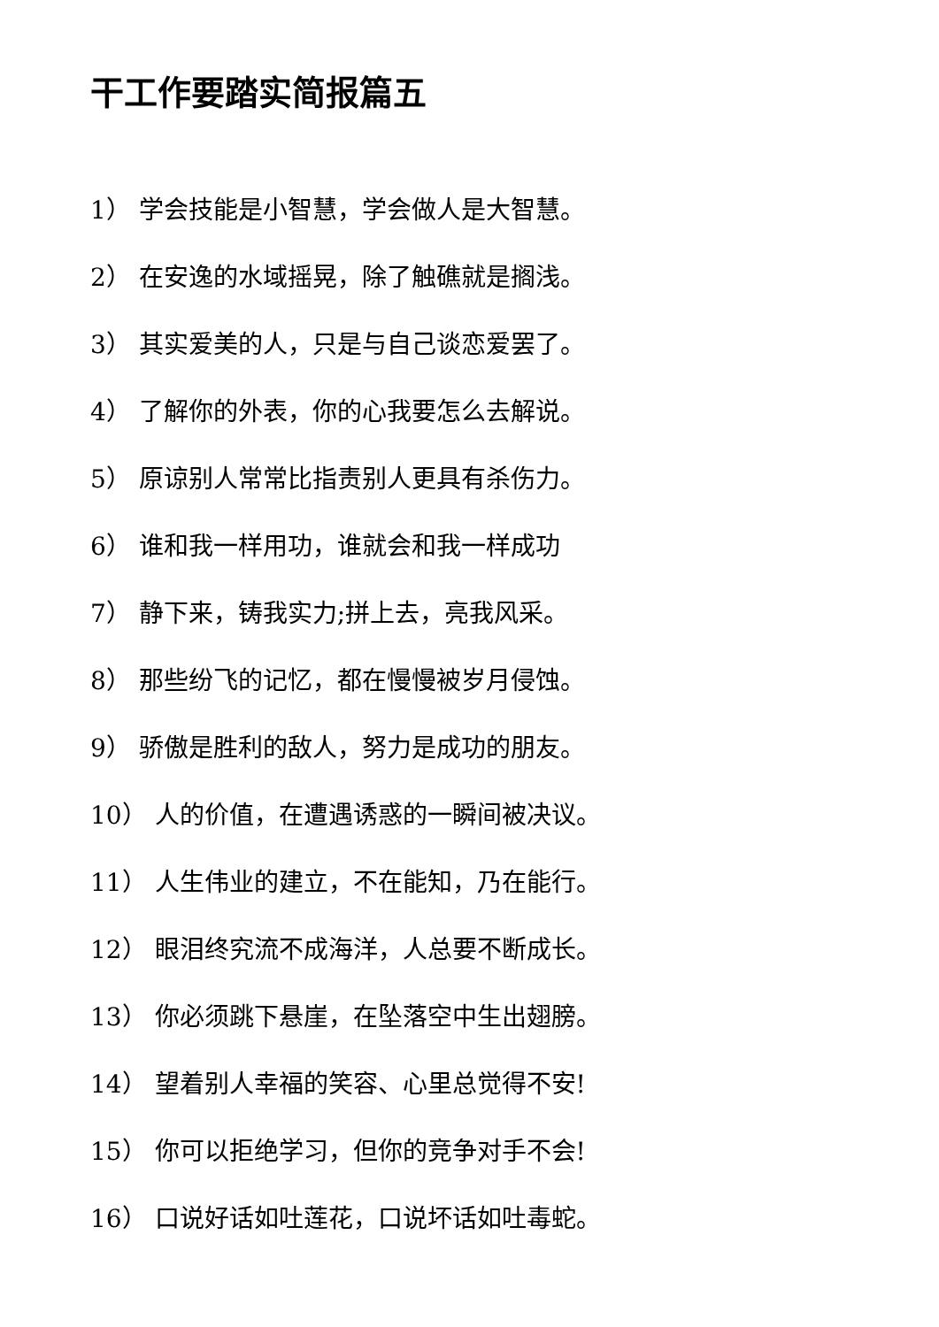干工作要踏实简报篇五
1） 学会技能是小智慧，学会做人是大智慧。
2） 在安逸的水域摇晃，除了触礁就是搁浅。
3） 其实爱美的人，只是与自己谈恋爱罢了。
4） 了解你的外表，你的心我要怎么去解说。
5） 原谅别人常常比指责别人更具有杀伤力。
6） 谁和我一样用功，谁就会和我一样成功
7） 静下来，铸我实力;拼上去，亮我风采。
8） 那些纷飞的记忆，都在慢慢被岁月侵蚀。
9） 骄傲是胜利的敌人，努力是成功的朋友。
10） 人的价值，在遭遇诱惑的一瞬间被决议。
11） 人生伟业的建立，不在能知，乃在能行。
12） 眼泪终究流不成海洋，人总要不断成长。
13） 你必须跳下悬崖，在坠落空中生出翅膀。
14） 望着别人幸福的笑容、心里总觉得不安!
15） 你可以拒绝学习，但你的竞争对手不会!
16） 口说好话如吐莲花，口说坏话如吐毒蛇。